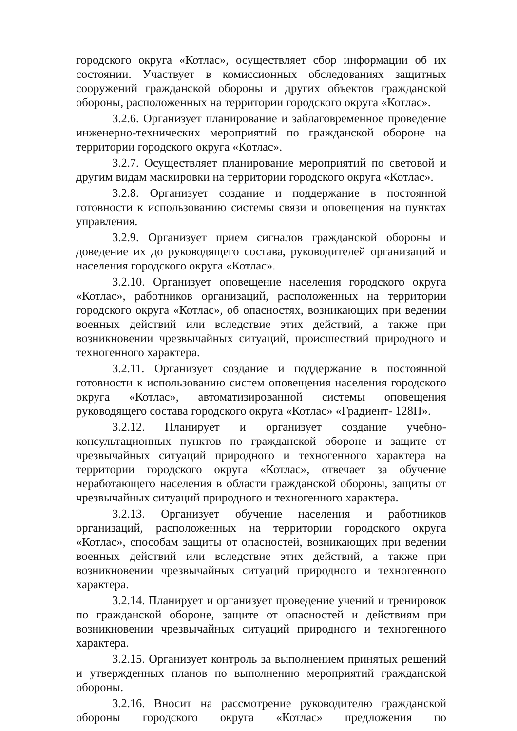городского округа «Котлас», осуществляет сбор информации об их состоянии. Участвует в комиссионных обследованиях защитных сооружений гражданской обороны и других объектов гражданской обороны, расположенных на территории городского округа «Котлас».
3.2.6. Организует планирование и заблаговременное проведение инженерно-технических мероприятий по гражданской обороне на территории городского округа «Котлас».
3.2.7. Осуществляет планирование мероприятий по световой и другим видам маскировки на территории городского округа «Котлас».
3.2.8. Организует создание и поддержание в постоянной готовности к использованию системы связи и оповещения на пунктах управления.
3.2.9. Организует прием сигналов гражданской обороны и доведение их до руководящего состава, руководителей организаций и населения городского округа «Котлас».
3.2.10. Организует оповещение населения городского округа «Котлас», работников организаций, расположенных на территории городского округа «Котлас», об опасностях, возникающих при ведении военных действий или вследствие этих действий, а также при возникновении чрезвычайных ситуаций, происшествий природного и техногенного характера.
3.2.11. Организует создание и поддержание в постоянной готовности к использованию систем оповещения населения городского округа «Котлас», автоматизированной системы оповещения руководящего состава городского округа «Котлас» «Градиент- 128П».
3.2.12. Планирует и организует создание учебно-консультационных пунктов по гражданской обороне и защите от чрезвычайных ситуаций природного и техногенного характера на территории городского округа «Котлас», отвечает за обучение неработающего населения в области гражданской обороны, защиты от чрезвычайных ситуаций природного и техногенного характера.
3.2.13. Организует обучение населения и работников организаций, расположенных на территории городского округа «Котлас», способам защиты от опасностей, возникающих при ведении военных действий или вследствие этих действий, а также при возникновении чрезвычайных ситуаций природного и техногенного характера.
3.2.14. Планирует и организует проведение учений и тренировок по гражданской обороне, защите от опасностей и действиям при возникновении чрезвычайных ситуаций природного и техногенного характера.
3.2.15. Организует контроль за выполнением принятых решений и утвержденных планов по выполнению мероприятий гражданской обороны.
3.2.16. Вносит на рассмотрение руководителю гражданской обороны городского округа «Котлас» предложения по